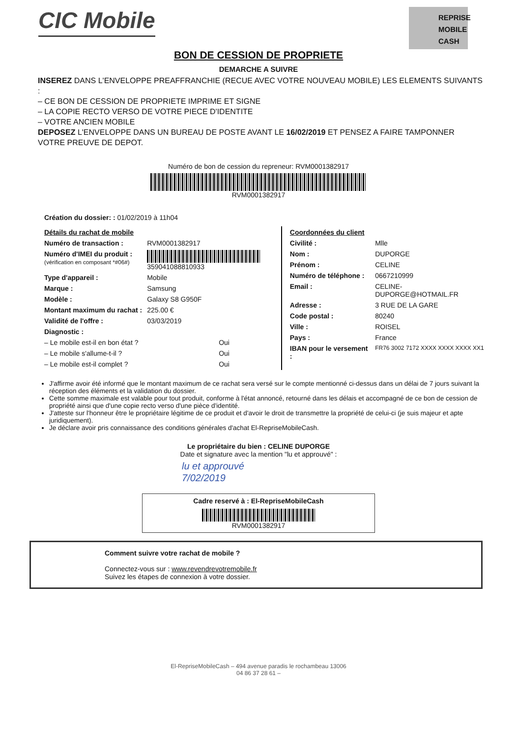CIC Mobile
REPRISE
MOBILE
CASH
BON DE CESSION DE PROPRIETE
DEMARCHE A SUIVRE
INSEREZ DANS L'ENVELOPPE PREAFFRANCHIE (RECUE AVEC VOTRE NOUVEAU MOBILE) LES ELEMENTS SUIVANTS :
– CE BON DE CESSION DE PROPRIETE IMPRIME ET SIGNE
– LA COPIE RECTO VERSO DE VOTRE PIECE D'IDENTITE
– VOTRE ANCIEN MOBILE
DEPOSEZ L'ENVELOPPE DANS UN BUREAU DE POSTE AVANT LE 16/02/2019 ET PENSEZ A FAIRE TAMPONNER VOTRE PREUVE DE DEPOT.
Numéro de bon de cession du repreneur: RVM0001382917
RVM0001382917
Création du dossier: : 01/02/2019 à 11h04
| Détails du rachat de mobile | |
| Numéro de transaction : | RVM0001382917 |
| Numéro d'IMEI du produit : (vérification en composant *#06#) | 359041088810933 |
| Type d'appareil : | Mobile |
| Marque : | Samsung |
| Modèle : | Galaxy S8 G950F |
| Montant maximum du rachat : | 225.00 € |
| Validité de l'offre : | 03/03/2019 |
| Diagnostic : | |
| – Le mobile est-il en bon état ? | Oui |
| – Le mobile s'allume-t-il ? | Oui |
| – Le mobile est-il complet ? | Oui |
| Coordonnées du client | |
| Civilité : | Mlle |
| Nom : | DUPORGE |
| Prénom : | CELINE |
| Numéro de téléphone : | 0667210999 |
| Email : | CELINE-DUPORGE@HOTMAIL.FR |
| Adresse : | 3 RUE DE LA GARE |
| Code postal : | 80240 |
| Ville : | ROISEL |
| Pays : | France |
| IBAN pour le versement : | FR76 3002 7172 XXXX XXXX XXXX XX1 |
J'affirme avoir été informé que le montant maximum de ce rachat sera versé sur le compte mentionné ci-dessus dans un délai de 7 jours suivant la réception des éléments et la validation du dossier.
Cette somme maximale est valable pour tout produit, conforme à l'état annoncé, retourné dans les délais et accompagné de ce bon de cession de propriété ainsi que d'une copie recto verso d'une pièce d'identité.
J'atteste sur l'honneur être le propriétaire légitime de ce produit et d'avoir le droit de transmettre la propriété de celui-ci (je suis majeur et apte juridiquement).
Je déclare avoir pris connaissance des conditions générales d'achat El-RepriseMobileCash.
Le propriétaire du bien : CELINE DUPORGE
Date et signature avec la mention "lu et approuvé" :
lu et approuvé
7/02/2019
Cadre reservé à : El-RepriseMobileCash
RVM0001382917
Comment suivre votre rachat de mobile ?
Connectez-vous sur : www.revendrevotremobile.fr
Suivez les étapes de connexion à votre dossier.
El-RepriseMobileCash – 494 avenue paradis le rochambeau 13006
04 86 37 28 61 –